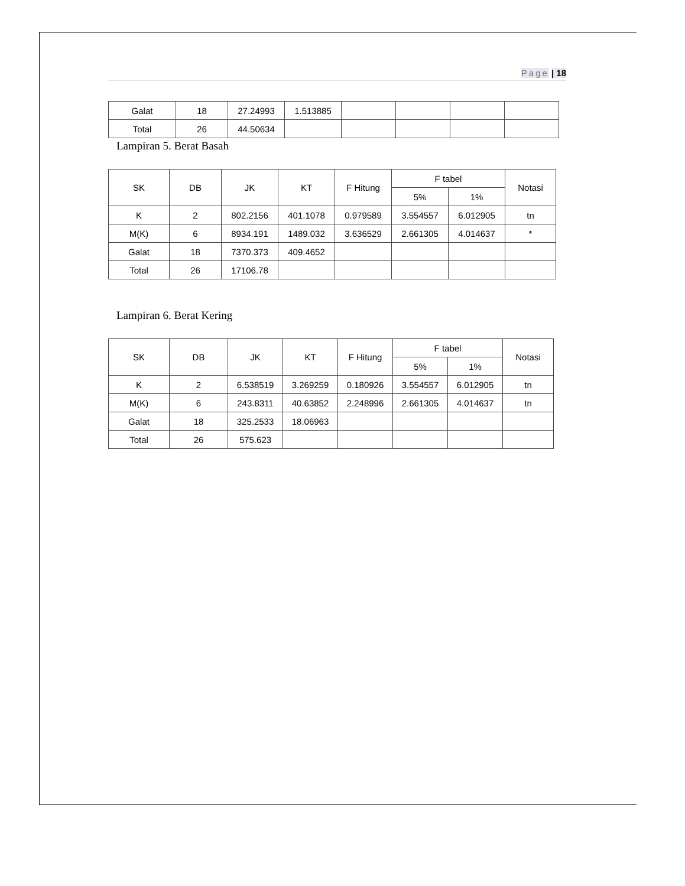Page | 18
| Galat | 18 | 27.24993 | 1.513885 | | | | |
| Total | 26 | 44.50634 | | | | | |
Lampiran 5. Berat Basah
| SK | DB | JK | KT | F Hitung | F tabel | | Notasi |
| --- | --- | --- | --- | --- | --- | --- | --- |
| | | | | | 5% | 1% | |
| K | 2 | 802.2156 | 401.1078 | 0.979589 | 3.554557 | 6.012905 | tn |
| M(K) | 6 | 8934.191 | 1489.032 | 3.636529 | 2.661305 | 4.014637 | * |
| Galat | 18 | 7370.373 | 409.4652 | | | | |
| Total | 26 | 17106.78 | | | | | |
Lampiran 6. Berat Kering
| SK | DB | JK | KT | F Hitung | F tabel | | Notasi |
| --- | --- | --- | --- | --- | --- | --- | --- |
| | | | | | 5% | 1% | |
| K | 2 | 6.538519 | 3.269259 | 0.180926 | 3.554557 | 6.012905 | tn |
| M(K) | 6 | 243.8311 | 40.63852 | 2.248996 | 2.661305 | 4.014637 | tn |
| Galat | 18 | 325.2533 | 18.06963 | | | | |
| Total | 26 | 575.623 | | | | | |